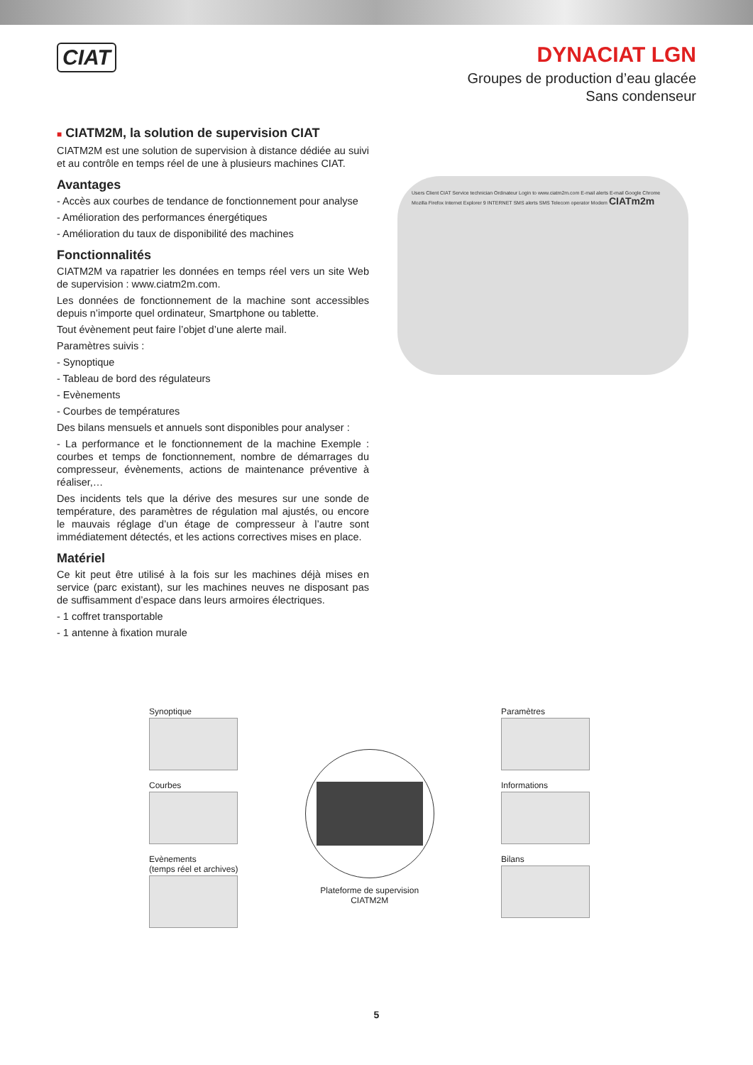CIAT
DYNACIAT LGN
Groupes de production d’eau glacée
Sans condenseur
■ CIATM2M, la solution de supervision CIAT
CIATM2M est une solution de supervision à distance dédiée au suivi et au contrôle en temps réel de une à plusieurs machines CIAT.
Avantages
- Accès aux courbes de tendance de fonctionnement pour analyse
- Amélioration des performances énergétiques
- Amélioration du taux de disponibilité des machines
Fonctionnalités
CIATM2M va rapatrier les données en temps réel vers un site Web de supervision : www.ciatm2m.com.
Les données de fonctionnement de la machine sont accessibles depuis n’importe quel ordinateur, Smartphone ou tablette.
Tout évènement peut faire l’objet d’une alerte mail.
Paramètres suivis :
- Synoptique
- Tableau de bord des régulateurs
- Evènements
- Courbes de températures
Des bilans mensuels et annuels sont disponibles pour analyser :
- La performance et le fonctionnement de la machine Exemple : courbes et temps de fonctionnement, nombre de démarrages du compresseur, évènements, actions de maintenance préventive à réaliser,…
Des incidents tels que la dérive des mesures sur une sonde de température, des paramètres de régulation mal ajustés, ou encore le mauvais réglage d’un étage de compresseur à l’autre sont immédiatement détectés, et les actions correctives mises en place.
Matériel
Ce kit peut être utilisé à la fois sur les machines déjà mises en service (parc existant), sur les machines neuves ne disposant pas de suffisamment d’espace dans leurs armoires électriques.
- 1 coffret transportable
- 1 antenne à fixation murale
Users Client CIAT Service technician Ordinateur Login to www.ciatm2m.com E-mail alerts E-mail Google Chrome Mozilla Firefox Internet Explorer 9 INTERNET SMS alerts SMS Telecom operator Modem CIATm2m
Synoptique
Courbes
Evènements
(temps réel et archives)
Plateforme de supervision
CIATM2M
Paramètres
Informations
Bilans
5